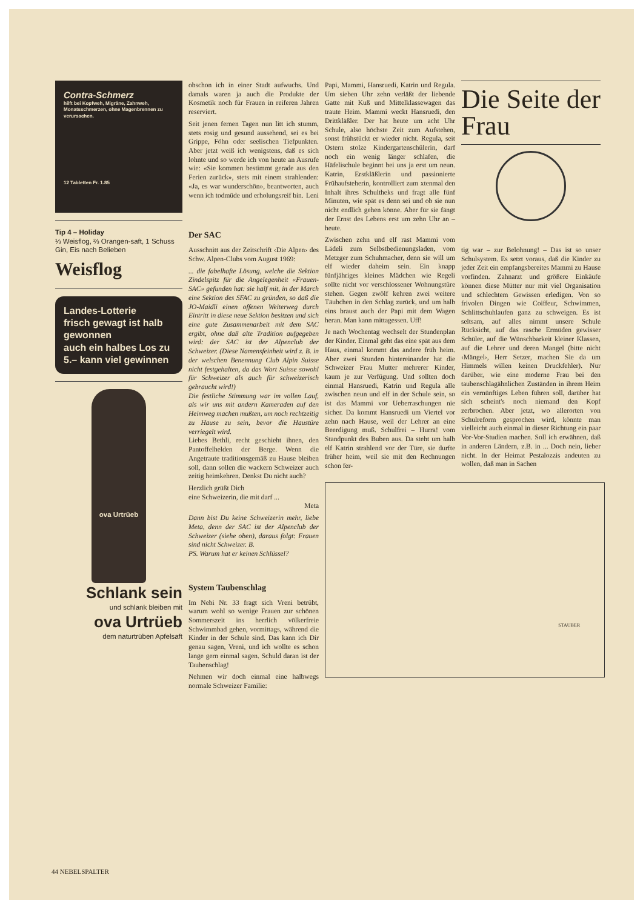Contra-Schmerz
hilft bei Kopfweh, Migräne, Zahnweh, Monatsschmerzen, ohne Magenbrennen zu verursachen.
12 Tabletten Fr. 1.85
Tip 4 – Holiday
⅓ Weisflog, ⅔ Orangen-saft, 1 Schuss Gin, Eis nach Belieben
Weisflog
Landes-Lotterie
frisch gewagt ist halb gewonnen
auch ein halbes Los zu 5.– kann viel gewinnen
ova Urtrüeb
Schlank sein
und schlank bleiben mit
ova Urtrüeb
dem naturtrüben Apfelsaft
obschon ich in einer Stadt aufwuchs. Und damals waren ja auch die Produkte der Kosmetik noch für Frauen in reiferen Jahren reserviert.
Seit jenen fernen Tagen nun litt ich stumm, stets rosig und gesund aussehend, sei es bei Grippe, Föhn oder seelischen Tiefpunkten. Aber jetzt weiß ich wenigstens, daß es sich lohnte und so werde ich von heute an Ausrufe wie: «Sie kommen bestimmt gerade aus den Ferien zurück», stets mit einem strahlenden: «Ja, es war wunderschön», beantworten, auch wenn ich todmüde und erholungsreif bin. Leni
Der SAC
Ausschnitt aus der Zeitschrift ‹Die Alpen› des Schw. Alpen-Clubs vom August 1969:
... die fabelhafte Lösung, welche die Sektion Zindelspitz für die Angelegenheit «Frauen-SAC» gefunden hat: sie half mit, in der March eine Sektion des SFAC zu gründen, so daß die JO-Maidli einen offenen Weiterweg durch Eintritt in diese neue Sektion besitzen und sich eine gute Zusammenarbeit mit dem SAC ergibt, ohne daß alte Tradition aufgegeben wird: der SAC ist der Alpenclub der Schweizer. (Diese Namensfeinheit wird z. B. in der welschen Benennung Club Alpin Suisse nicht festgehalten, da das Wort Suisse sowohl für Schweizer als auch für schweizerisch gebraucht wird!)
Die festliche Stimmung war im vollen Lauf, als wir uns mit andern Kameraden auf den Heimweg machen mußten, um noch rechtzeitig zu Hause zu sein, bevor die Haustüre verriegelt wird.
Liebes Bethli, recht geschieht ihnen, den Pantoffelhelden der Berge. Wenn die Angetraute traditionsgemäß zu Hause bleiben soll, dann sollen die wackern Schweizer auch zeitig heimkehren. Denkst Du nicht auch?
Herzlich grüßt Dich
eine Schweizerin, die mit darf ...
Meta
Dann bist Du keine Schweizerin mehr, liebe Meta, denn der SAC ist der Alpenclub der Schweizer (siehe oben), daraus folgt: Frauen sind nicht Schweizer. B.
PS. Warum hat er keinen Schlüssel?
System Taubenschlag
Im Nebi Nr. 33 fragt sich Vreni betrübt, warum wohl so wenige Frauen zur schönen Sommerszeit ins herrlich völkerfreie Schwimmbad gehen, vormittags, während die Kinder in der Schule sind. Das kann ich Dir genau sagen, Vreni, und ich wollte es schon lange gern einmal sagen. Schuld daran ist der Taubenschlag!
Nehmen wir doch einmal eine halbwegs normale Schweizer Familie:
Papi, Mammi, Hansruedi, Katrin und Regula. Um sieben Uhr zehn verläßt der liebende Gatte mit Kuß und Mittelklassewagen das traute Heim. Mammi weckt Hansruedi, den Drittkläßler. Der hat heute um acht Uhr Schule, also höchste Zeit zum Aufstehen, sonst frühstückt er wieder nicht. Regula, seit Ostern stolze Kindergartenschülerin, darf noch ein wenig länger schlafen, die Häfelischule beginnt bei uns ja erst um neun. Katrin, Erstkläßlerin und passionierte Frühaufsteherin, kontrolliert zum xtenmal den Inhalt ihres Schultheks und fragt alle fünf Minuten, wie spät es denn sei und ob sie nun nicht endlich gehen könne. Aber für sie fängt der Ernst des Lebens erst um zehn Uhr an – heute.
Zwischen zehn und elf rast Mammi vom Lädeli zum Selbstbedienungsladen, vom Metzger zum Schuhmacher, denn sie will um elf wieder daheim sein. Ein knapp fünfjähriges kleines Mädchen wie Regeli sollte nicht vor verschlossener Wohnungstüre stehen. Gegen zwölf kehren zwei weitere Täubchen in den Schlag zurück, und um halb eins braust auch der Papi mit dem Wagen heran. Man kann mittagessen. Uff!
Je nach Wochentag wechselt der Stundenplan der Kinder. Einmal geht das eine spät aus dem Haus, einmal kommt das andere früh heim. Aber zwei Stunden hintereinander hat die Schweizer Frau Mutter mehrerer Kinder, kaum je zur Verfügung. Und sollten doch einmal Hansruedi, Katrin und Regula alle zwischen neun und elf in der Schule sein, so ist das Mammi vor Ueberraschungen nie sicher. Da kommt Hansruedi um Viertel vor zehn nach Hause, weil der Lehrer an eine Beerdigung muß. Schulfrei – Hurra! vom Standpunkt des Buben aus. Da steht um halb elf Katrin strahlend vor der Türe, sie durfte früher heim, weil sie mit den Rechnungen schon fer-
STAUBER
Die Seite der Frau
tig war – zur Belohnung! – Das ist so unser Schulsystem. Es setzt voraus, daß die Kinder zu jeder Zeit ein empfangsbereites Mammi zu Hause vorfinden. Zahnarzt und größere Einkäufe können diese Mütter nur mit viel Organisation und schlechtem Gewissen erledigen. Von so frivolen Dingen wie Coiffeur, Schwimmen, Schlittschuhlaufen ganz zu schweigen. Es ist seltsam, auf alles nimmt unsere Schule Rücksicht, auf das rasche Ermüden gewisser Schüler, auf die Wünschbarkeit kleiner Klassen, auf die Lehrer und deren Mangel (bitte nicht ‹Mängel›, Herr Setzer, machen Sie da um Himmels willen keinen Druckfehler). Nur darüber, wie eine moderne Frau bei den taubenschlagähnlichen Zuständen in ihrem Heim ein vernünftiges Leben führen soll, darüber hat sich scheint's noch niemand den Kopf zerbrochen. Aber jetzt, wo allerorten von Schulreform gesprochen wird, könnte man vielleicht auch einmal in dieser Richtung ein paar Vor-Vor-Studien machen. Soll ich erwähnen, daß in anderen Ländern, z.B. in ... Doch nein, lieber nicht. In der Heimat Pestalozzis andeuten zu wollen, daß man in Sachen
44 NEBELSPALTER